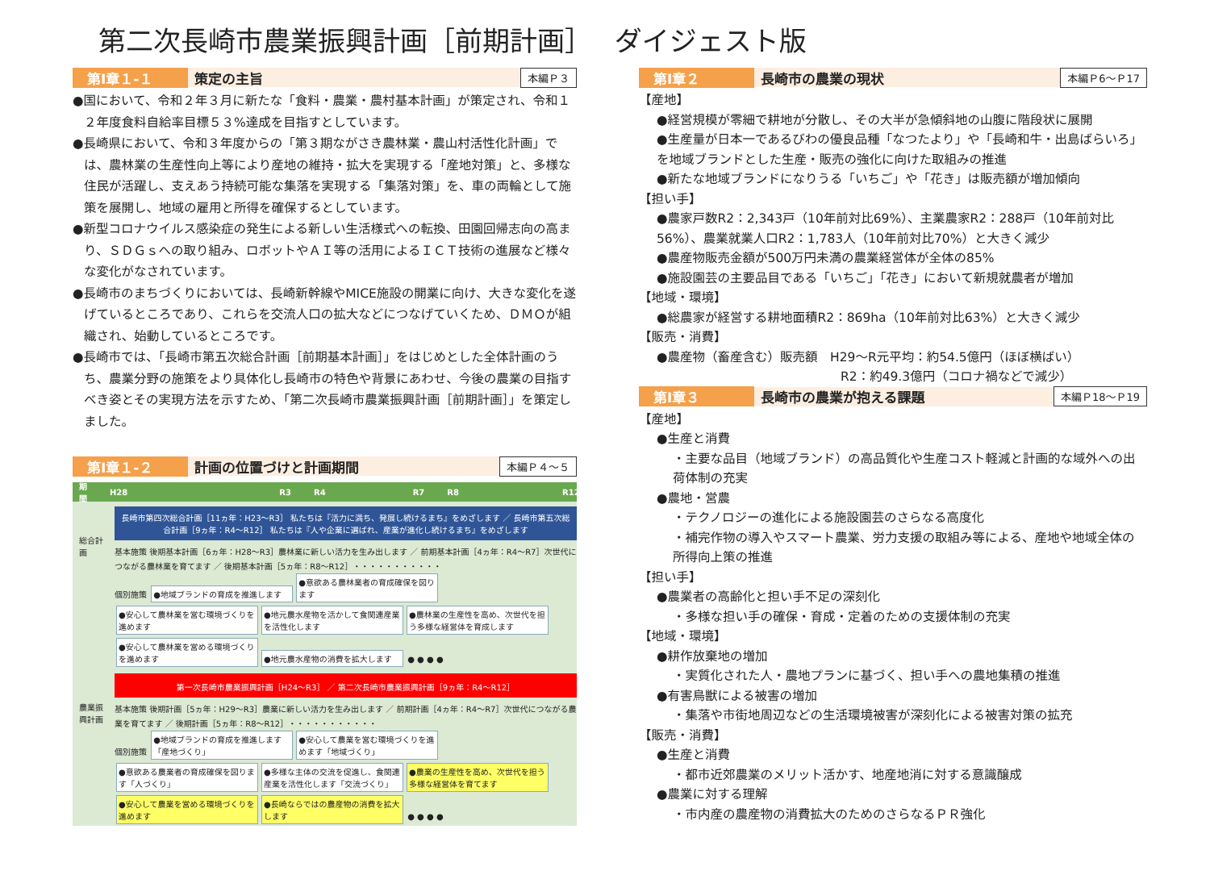第二次長崎市農業振興計画［前期計画］　 ダイジェスト版
第Ⅰ章１-１ 策定の主旨 本編Ｐ３
●国において、令和２年３月に新たな「食料・農業・農村基本計画」が策定され、令和１２年度食料自給率目標５３%達成を目指すとしています。
●長崎県において、令和３年度からの「第３期ながさき農林業・農山村活性化計画」では、農林業の生産性向上等により産地の維持・拡大を実現する「産地対策」と、多様な住民が活躍し、支えあう持続可能な集落を実現する「集落対策」を、車の両輪として施策を展開し、地域の雇用と所得を確保するとしています。
●新型コロナウイルス感染症の発生による新しい生活様式への転換、田園回帰志向の高まり、ＳＤＧｓへの取り組み、ロボットやＡＩ等の活用によるＩＣＴ技術の進展など様々な変化がなされています。
●長崎市のまちづくりにおいては、長崎新幹線やMICE施設の開業に向け、大きな変化を遂げているところであり、これらを交流人口の拡大などにつなげていくため、ＤＭＯが組織され、始動しているところです。
●長崎市では、「長崎市第五次総合計画［前期基本計画］」をはじめとした全体計画のうち、農業分野の施策をより具体化し長崎市の特色や背景にあわせ、今後の農業の目指すべき姿とその実現方法を示すため、「第二次長崎市農業振興計画［前期計画］」を策定しました。
第Ⅰ章１-２ 計画の位置づけと計画期間 本編Ｐ４～５
期間 H28 R3 R4 R7 R8 R12
総合計画
長崎市第四次総合計画［11ヵ年：H23～R3］ 私たちは『活力に満ち、発展し続けるまち』をめざします ／ 長崎市第五次総合計画［9ヵ年：R4～R12］ 私たちは『人や企業に選ばれ、産業が進化し続けるまち』をめざします
基本施策 後期基本計画［6ヵ年：H28～R3］農林業に新しい活力を生み出します ／ 前期基本計画［4ヵ年：R4～R7］次世代につながる農林業を育てます ／ 後期基本計画［5ヵ年：R8～R12］・・・・・・・・・・・
個別施策 ●地域ブランドの育成を推進します ●意欲ある農林業者の育成確保を図ります ●安心して農林業を営む環境づくりを進めます ●地元農水産物を活かして食関連産業を活性化します ●農林業の生産性を高め、次世代を担う多様な経営体を育成します ●安心して農林業を営める環境づくりを進めます ●地元農水産物の消費を拡大します ● ● ● ●
農業振興計画
第一次長崎市農業振興計画［H24～R3］ ／ 第二次長崎市農業振興計画［9ヵ年：R4～R12］
基本施策 後期計画［5ヵ年：H29～R3］農業に新しい活力を生み出します ／ 前期計画［4ヵ年：R4～R7］次世代につながる農業を育てます ／ 後期計画［5ヵ年：R8～R12］・・・・・・・・・・・
個別施策 ●地域ブランドの育成を推進します「産地づくり」 ●安心して農業を営む環境づくりを進めます「地域づくり」 ●意欲ある農業者の育成確保を図ります「人づくり」 ●多様な主体の交流を促進し、食関連産業を活性化します「交流づくり」 ●農業の生産性を高め、次世代を担う多様な経営体を育てます ●安心して農業を営める環境づくりを進めます ●長崎ならではの農産物の消費を拡大します ● ● ● ●
第Ⅰ章２ 長崎市の農業の現状 本編Ｐ6～Ｐ17
【産地】
●経営規模が零細で耕地が分散し、その大半が急傾斜地の山腹に階段状に展開
●生産量が日本一であるびわの優良品種「なつたより」や「長崎和牛・出島ばらいろ」を地域ブランドとした生産・販売の強化に向けた取組みの推進
●新たな地域ブランドになりうる「いちご」や「花き」は販売額が増加傾向
【担い手】
●農家戸数R2：2,343戸（10年前対比69%）、主業農家R2：288戸（10年前対比56%）、農業就業人口R2：1,783人（10年前対比70%）と大きく減少
●農産物販売金額が500万円未満の農業経営体が全体の85%
●施設園芸の主要品目である「いちご」「花き」において新規就農者が増加
【地域・環境】
●総農家が経営する耕地面積R2：869ha（10年前対比63%）と大きく減少
【販売・消費】
●農産物（畜産含む）販売額　H29～R元平均：約54.5億円（ほぼ横ばい）
R2：約49.3億円（コロナ禍などで減少）
第Ⅰ章３ 長崎市の農業が抱える課題 本編Ｐ18～Ｐ19
【産地】
●生産と消費
・主要な品目（地域ブランド）の高品質化や生産コスト軽減と計画的な域外への出荷体制の充実
●農地・営農
・テクノロジーの進化による施設園芸のさらなる高度化
・補完作物の導入やスマート農業、労力支援の取組み等による、産地や地域全体の所得向上策の推進
【担い手】
●農業者の高齢化と担い手不足の深刻化
・多様な担い手の確保・育成・定着のための支援体制の充実
【地域・環境】
●耕作放棄地の増加
・実質化された人・農地プランに基づく、担い手への農地集積の推進
●有害鳥獣による被害の増加
・集落や市街地周辺などの生活環境被害が深刻化による被害対策の拡充
【販売・消費】
●生産と消費
・都市近郊農業のメリット活かす、地産地消に対する意識醸成
●農業に対する理解
・市内産の農産物の消費拡大のためのさらなるＰＲ強化